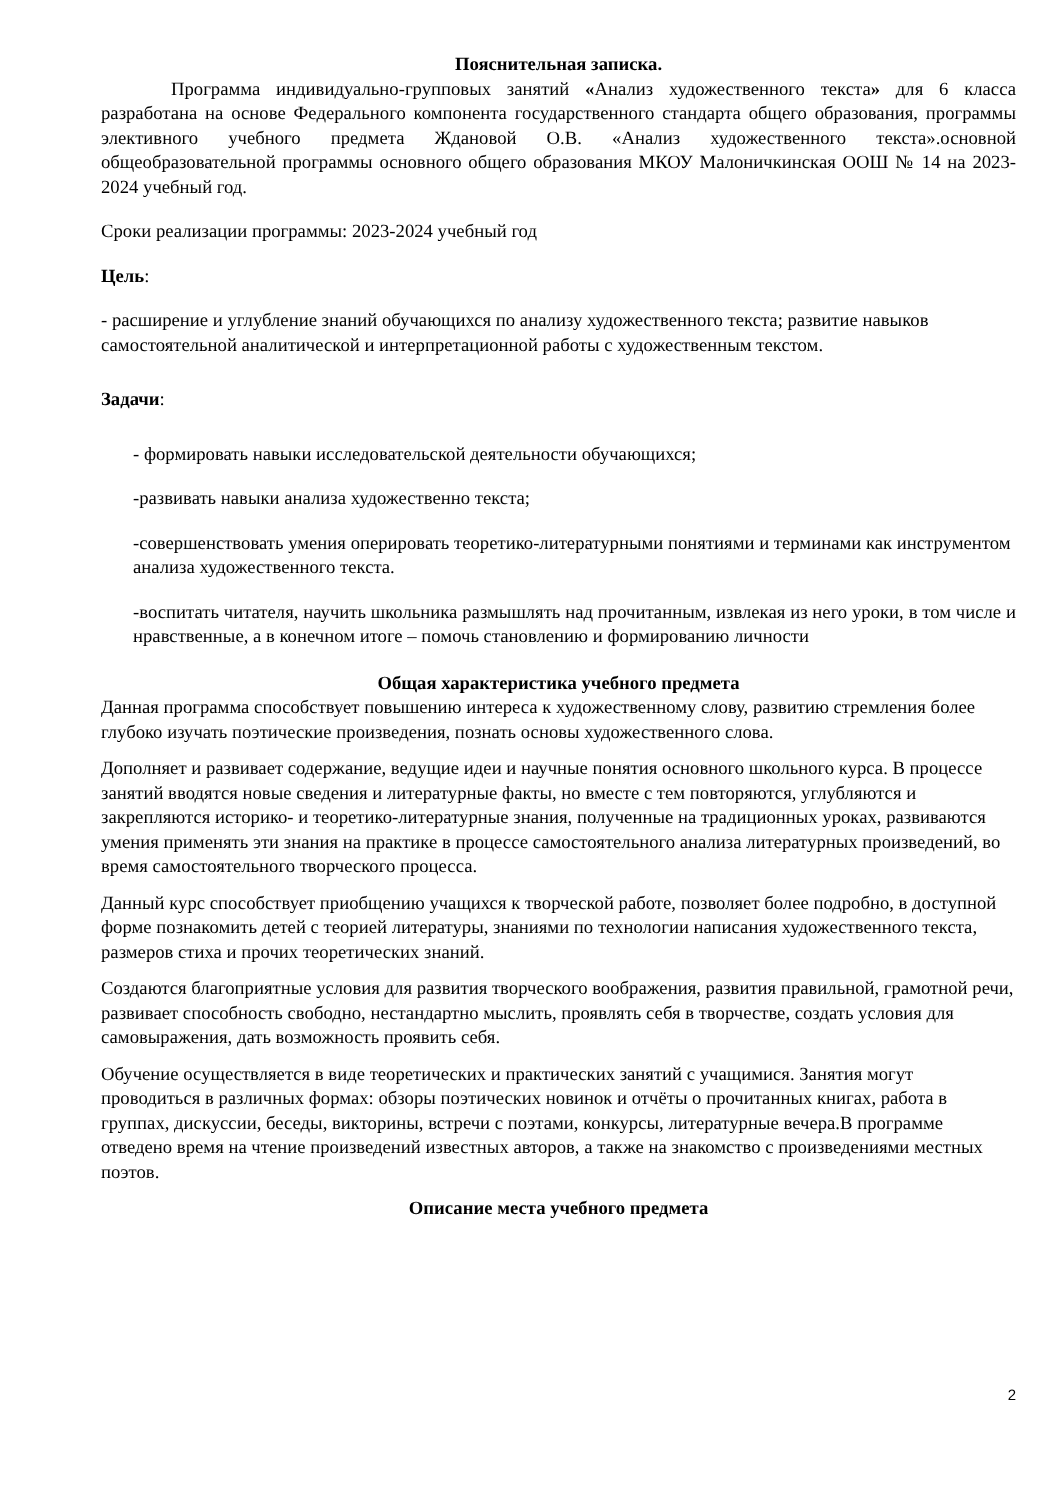Пояснительная записка.
Программа индивидуально-групповых занятий «Анализ художественного текста» для 6 класса разработана на основе Федерального компонента государственного стандарта общего образования, программы элективного учебного предмета Ждановой О.В. «Анализ художественного текста».основной общеобразовательной программы основного общего образования МКОУ Малоничкинская ООШ № 14 на 2023-2024 учебный год.
Сроки реализации программы: 2023-2024 учебный год
Цель:
- расширение и углубление знаний обучающихся по анализу художественного текста; развитие навыков самостоятельной аналитической и интерпретационной работы с художественным текстом.
Задачи:
- формировать навыки исследовательской деятельности обучающихся;
-развивать навыки анализа художественно текста;
-совершенствовать умения оперировать теоретико-литературными понятиями и терминами как инструментом анализа художественного текста.
-воспитать читателя, научить школьника размышлять над прочитанным, извлекая из него уроки, в том числе и нравственные, а в конечном итоге – помочь становлению и формированию личности
Общая характеристика учебного предмета
Данная программа способствует повышению интереса к художественному слову, развитию стремления более глубоко изучать поэтические произведения, познать основы художественного слова.
Дополняет и развивает содержание, ведущие идеи и научные понятия основного школьного курса. В процессе занятий вводятся новые сведения и литературные факты, но вместе с тем повторяются, углубляются и закрепляются историко- и теоретико-литературные знания, полученные на традиционных уроках, развиваются умения применять эти знания на практике в процессе самостоятельного анализа литературных произведений, во время самостоятельного творческого процесса.
Данный курс способствует приобщению учащихся к творческой работе, позволяет более подробно, в доступной форме познакомить детей с теорией литературы, знаниями по технологии написания художественного текста, размеров стиха и прочих теоретических знаний.
Создаются благоприятные условия для развития творческого воображения, развития правильной, грамотной речи, развивает способность свободно, нестандартно мыслить, проявлять себя в творчестве, создать условия для самовыражения, дать возможность проявить себя.
Обучение осуществляется в виде теоретических и практических занятий с учащимися. Занятия могут проводиться в различных формах: обзоры поэтических новинок и отчёты о прочитанных книгах, работа в группах, дискуссии, беседы, викторины, встречи с поэтами, конкурсы, литературные вечера.В программе отведено время на чтение произведений известных авторов, а также на знакомство с произведениями местных поэтов.
Описание места учебного предмета
2